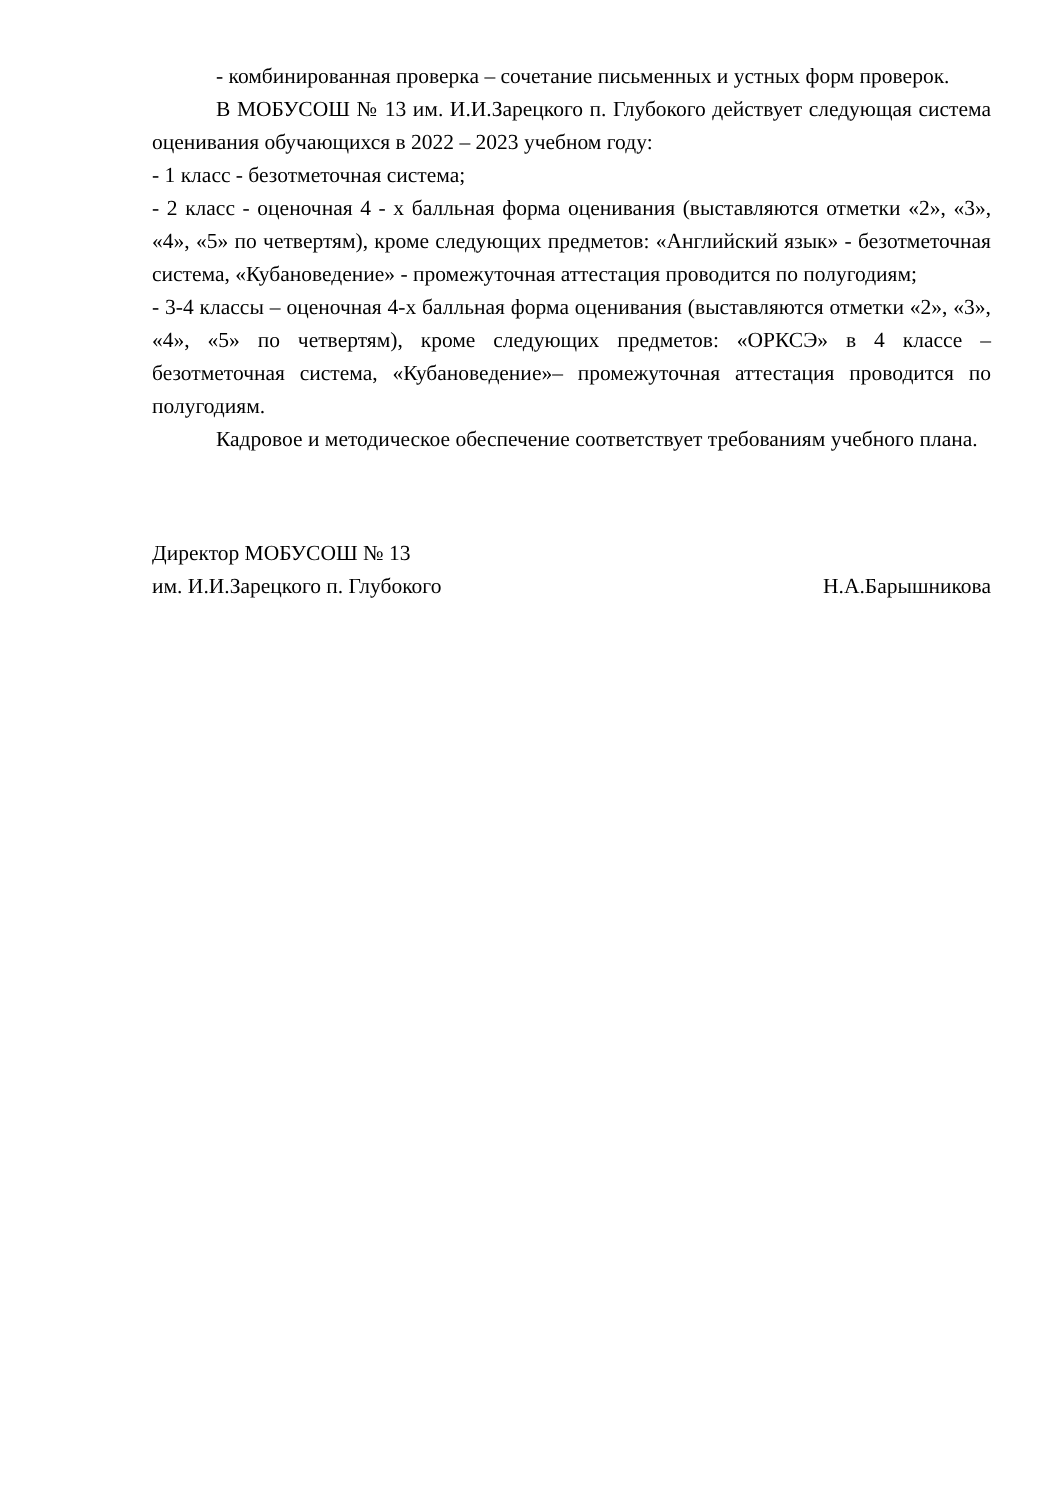- комбинированная проверка – сочетание письменных и устных форм проверок.
В МОБУСОШ № 13 им. И.И.Зарецкого п. Глубокого действует следующая система оценивания обучающихся в 2022 – 2023 учебном году:
- 1 класс - безотметочная система;
- 2 класс - оценочная 4 - х балльная форма оценивания (выставляются отметки «2», «3», «4», «5» по четвертям), кроме следующих предметов: «Английский язык» - безотметочная система, «Кубановедение» - промежуточная аттестация проводится по полугодиям;
- 3-4 классы – оценочная 4-х балльная форма оценивания (выставляются отметки «2», «3», «4», «5» по четвертям), кроме следующих предметов: «ОРКСЭ» в 4 классе – безотметочная система, «Кубановедение»– промежуточная аттестация проводится по полугодиям.
Кадровое и методическое обеспечение соответствует требованиям учебного плана.
Директор МОБУСОШ № 13
им. И.И.Зарецкого п. Глубокого Н.А.Барышникова